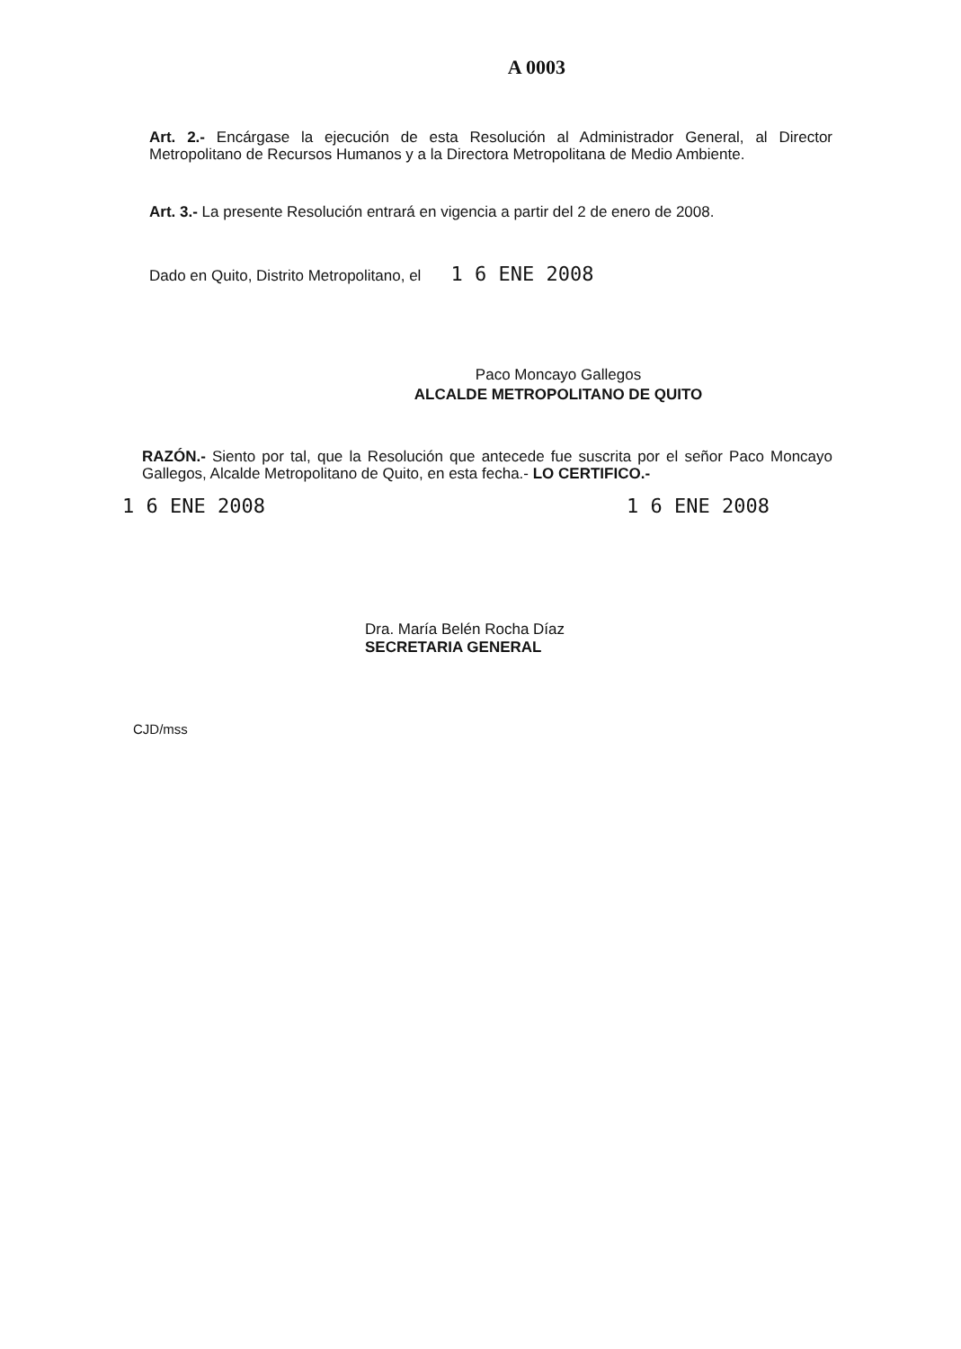A 0003
Art. 2.- Encárgase la ejecución de esta Resolución al Administrador General, al Director Metropolitano de Recursos Humanos y a la Directora Metropolitana de Medio Ambiente.
Art. 3.- La presente Resolución entrará en vigencia a partir del 2 de enero de 2008.
Dado en Quito, Distrito Metropolitano, el 1 6 ENE 2008
Paco Moncayo Gallegos
ALCALDE METROPOLITANO DE QUITO
RAZÓN.- Siento por tal, que la Resolución que antecede fue suscrita por el señor Paco Moncayo Gallegos, Alcalde Metropolitano de Quito, en esta fecha.- LO CERTIFICO.-
1 6 ENE 2008 1 6 ENE 2008
Dra. María Belén Rocha Díaz
SECRETARIA GENERAL
CJD/mss